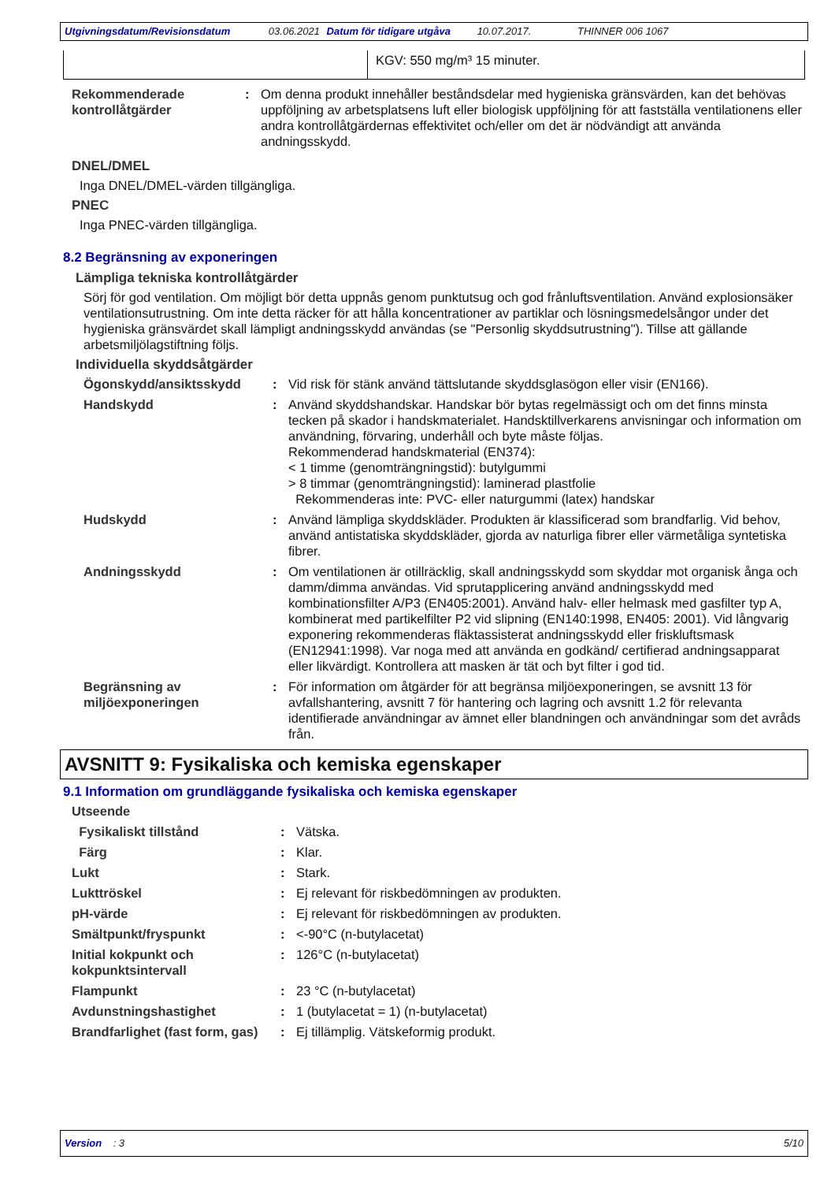Utgivningsdatum/Revisionsdatum 03.06.2021 Datum för tidigare utgåva 10.07.2017. THINNER 006 1067
| | KGV: 550 mg/m³ 15 minuter. |
| Rekommenderade kontrollåtgärder | : | Om denna produkt innehåller beståndsdelar med hygieniska gränsvärden, kan det behövas uppföljning av arbetsplatsens luft eller biologisk uppföljning för att fastställa ventilationens eller andra kontrollåtgärdernas effektivitet och/eller om det är nödvändigt att använda andningsskydd. |
DNEL/DMEL
Inga DNEL/DMEL-värden tillgängliga.
PNEC
Inga PNEC-värden tillgängliga.
8.2 Begränsning av exponeringen
Lämpliga tekniska kontrollåtgärder
Sörj för god ventilation. Om möjligt bör detta uppnås genom punktutsug och god frånluftsventilation. Använd explosionsäker ventilationsutrustning. Om inte detta räcker för att hålla koncentrationer av partiklar och lösningsmedelsångor under det hygieniska gränsvärdet skall lämpligt andningsskydd användas (se "Personlig skyddsutrustning"). Tillse att gällande arbetsmiljölagstiftning följs.
Individuella skyddsåtgärder
| Ögonskydd/ansiktsskydd | : | Vid risk för stänk använd tättslutande skyddsglasögon eller visir (EN166). |
| Handskydd | : | Använd skyddshandskar. Handskar bör bytas regelmässigt och om det finns minsta tecken på skador i handskmaterialet. Handsktillverkarens anvisningar och information om användning, förvaring, underhåll och byte måste följas. Rekommenderad handskmaterial (EN374): < 1 timme (genomträngningstid): butylgummi > 8 timmar (genomträngningstid): laminerad plastfolie Rekommenderas inte: PVC- eller naturgummi (latex) handskar |
| Hudskydd | : | Använd lämpliga skyddskläder. Produkten är klassificerad som brandfarlig. Vid behov, använd antistatiska skyddskläder, gjorda av naturliga fibrer eller värmetåliga syntetiska fibrer. |
| Andningsskydd | : | Om ventilationen är otillräcklig, skall andningsskydd som skyddar mot organisk ånga och damm/dimma användas. Vid sprutapplicering använd andningsskydd med kombinationsfilter A/P3 (EN405:2001). Använd halv- eller helmask med gasfilter typ A, kombinerat med partikelfilter P2 vid slipning (EN140:1998, EN405: 2001). Vid långvarig exponering rekommenderas fläktassisterat andningsskydd eller friskluftsmask (EN12941:1998). Var noga med att använda en godkänd/ certifierad andningsapparat eller likvärdigt. Kontrollera att masken är tät och byt filter i god tid. |
| Begränsning av miljöexponeringen | : | För information om åtgärder för att begränsa miljöexponeringen, se avsnitt 13 för avfallshantering, avsnitt 7 för hantering och lagring och avsnitt 1.2 för relevanta identifierade användningar av ämnet eller blandningen och användningar som det avråds från. |
AVSNITT 9: Fysikaliska och kemiska egenskaper
9.1 Information om grundläggande fysikaliska och kemiska egenskaper
| Utseende | | |
| Fysikaliskt tillstånd | : | Vätska. |
| Färg | : | Klar. |
| Lukt | : | Stark. |
| Lukttröskel | : | Ej relevant för riskbedömningen av produkten. |
| pH-värde | : | Ej relevant för riskbedömningen av produkten. |
| Smältpunkt/fryspunkt | : | <-90°C (n-butylacetat) |
| Initial kokpunkt och kokpunktsintervall | : | 126°C (n-butylacetat) |
| Flampunkt | : | 23 °C (n-butylacetat) |
| Avdunstningshastighet | : | 1 (butylacetat = 1) (n-butylacetat) |
| Brandfarlighet (fast form, gas) | : | Ej tillämplig. Vätskeformig produkt. |
Version : 3 5/10